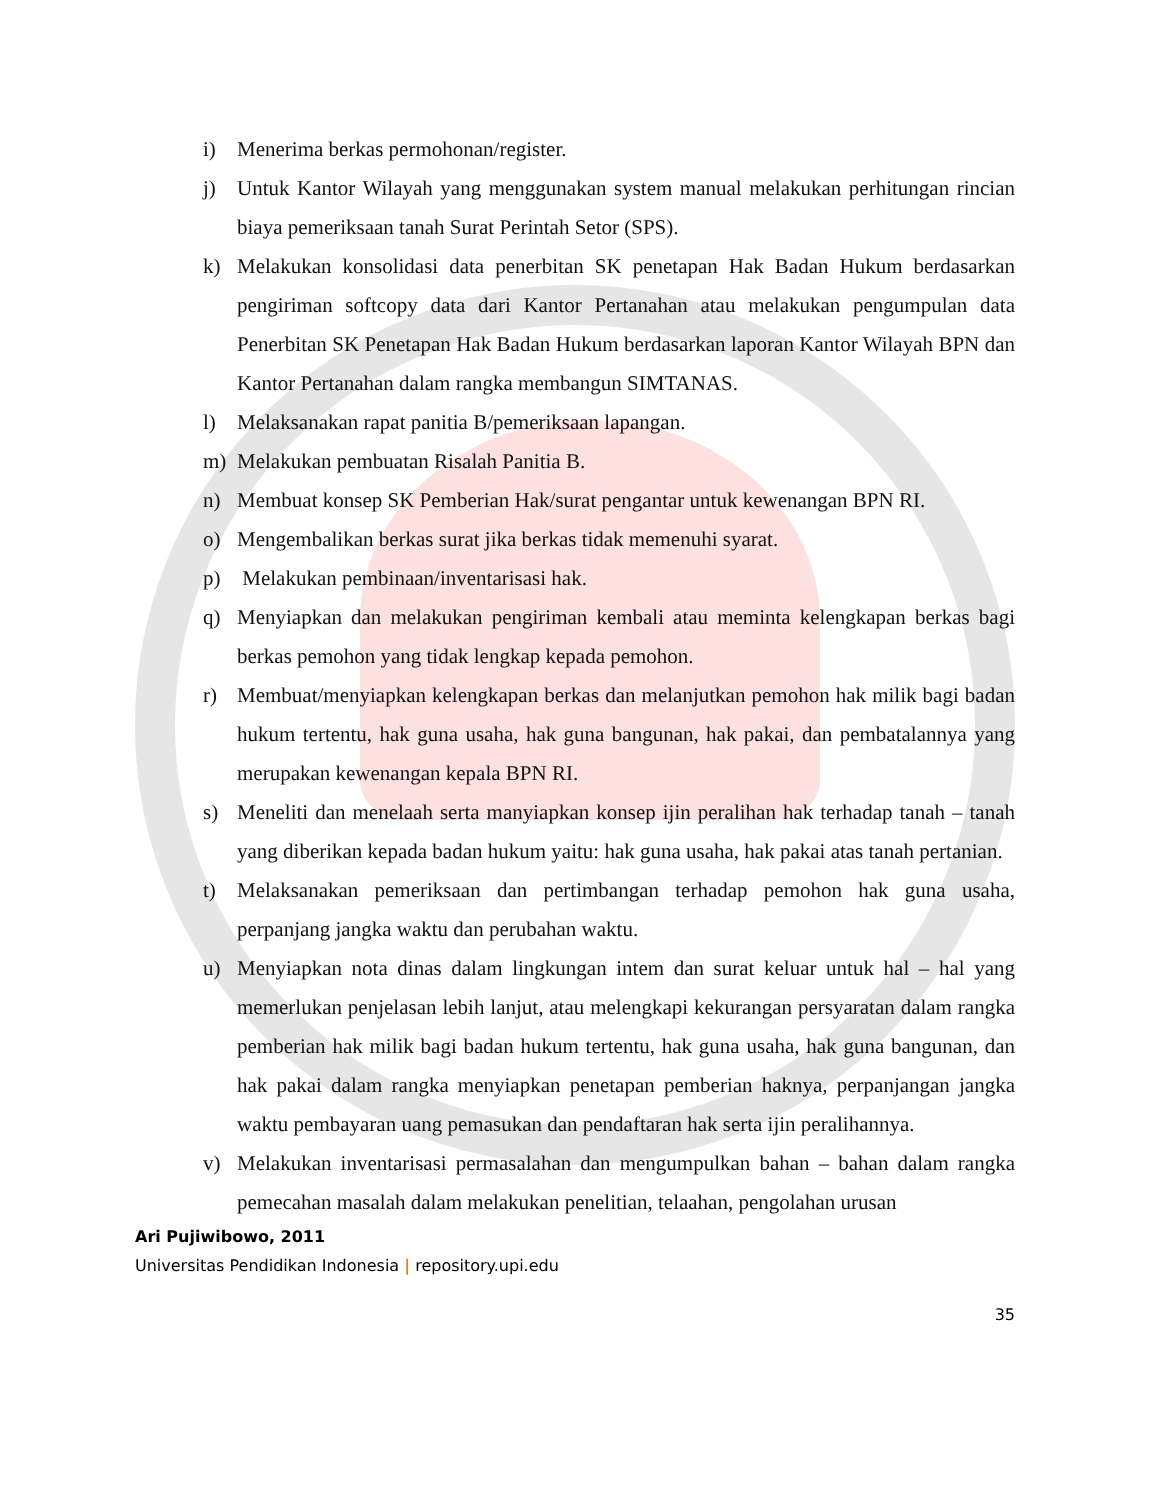i) Menerima berkas permohonan/register.
j) Untuk Kantor Wilayah yang menggunakan system manual melakukan perhitungan rincian biaya pemeriksaan tanah Surat Perintah Setor (SPS).
k) Melakukan konsolidasi data penerbitan SK penetapan Hak Badan Hukum berdasarkan pengiriman softcopy data dari Kantor Pertanahan atau melakukan pengumpulan data Penerbitan SK Penetapan Hak Badan Hukum berdasarkan laporan Kantor Wilayah BPN dan Kantor Pertanahan dalam rangka membangun SIMTANAS.
l) Melaksanakan rapat panitia B/pemeriksaan lapangan.
m) Melakukan pembuatan Risalah Panitia B.
n) Membuat konsep SK Pemberian Hak/surat pengantar untuk kewenangan BPN RI.
o) Mengembalikan berkas surat jika berkas tidak memenuhi syarat.
p) Melakukan pembinaan/inventarisasi hak.
q) Menyiapkan dan melakukan pengiriman kembali atau meminta kelengkapan berkas bagi berkas pemohon yang tidak lengkap kepada pemohon.
r) Membuat/menyiapkan kelengkapan berkas dan melanjutkan pemohon hak milik bagi badan hukum tertentu, hak guna usaha, hak guna bangunan, hak pakai, dan pembatalannya yang merupakan kewenangan kepala BPN RI.
s) Meneliti dan menelaah serta manyiapkan konsep ijin peralihan hak terhadap tanah – tanah yang diberikan kepada badan hukum yaitu: hak guna usaha, hak pakai atas tanah pertanian.
t) Melaksanakan pemeriksaan dan pertimbangan terhadap pemohon hak guna usaha, perpanjang jangka waktu dan perubahan waktu.
u) Menyiapkan nota dinas dalam lingkungan intem dan surat keluar untuk hal – hal yang memerlukan penjelasan lebih lanjut, atau melengkapi kekurangan persyaratan dalam rangka pemberian hak milik bagi badan hukum tertentu, hak guna usaha, hak guna bangunan, dan hak pakai dalam rangka menyiapkan penetapan pemberian haknya, perpanjangan jangka waktu pembayaran uang pemasukan dan pendaftaran hak serta ijin peralihannya.
v) Melakukan inventarisasi permasalahan dan mengumpulkan bahan – bahan dalam rangka pemecahan masalah dalam melakukan penelitian, telaahan, pengolahan urusan
Ari Pujiwibowo, 2011
Universitas Pendidikan Indonesia | repository.upi.edu
35